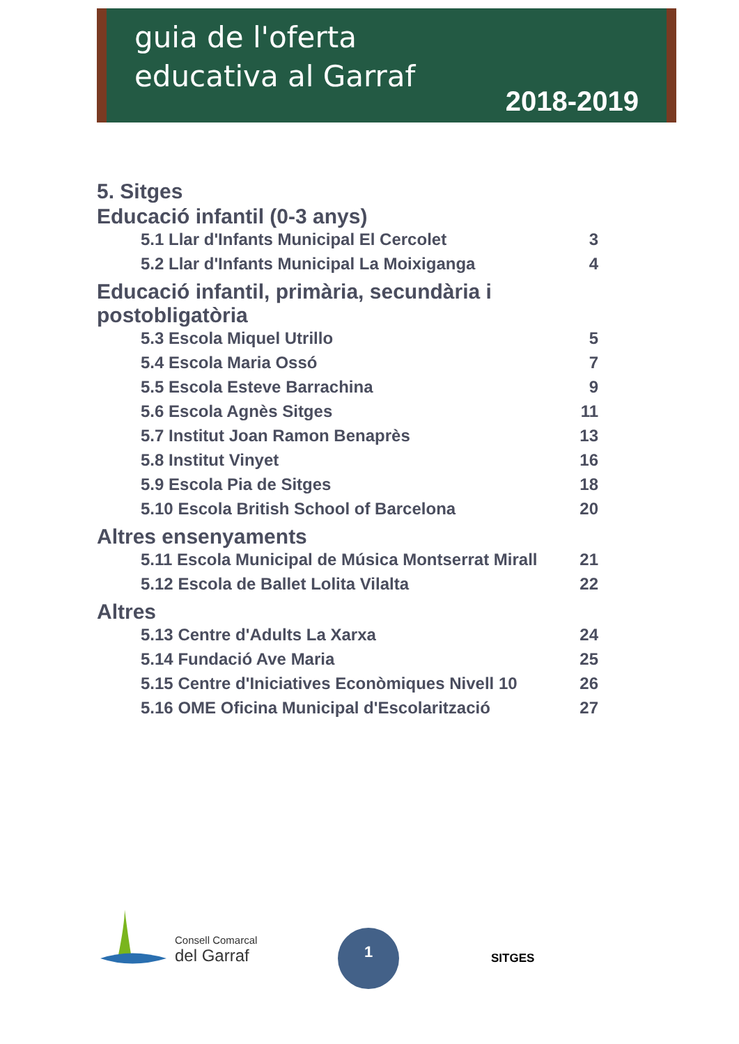guia de l'oferta
educativa al Garraf
2018-2019
5. Sitges
Educació infantil (0-3 anys)
5.1 Llar d'Infants Municipal El Cercolet 3
5.2 Llar d'Infants Municipal La Moixiganga 4
Educació infantil, primària, secundària i postobligatòria
5.3 Escola Miquel Utrillo 5
5.4 Escola Maria Ossó 7
5.5 Escola Esteve Barrachina 9
5.6 Escola Agnès Sitges 11
5.7 Institut Joan Ramon Benaprès 13
5.8 Institut Vinyet 16
5.9 Escola Pia de Sitges 18
5.10 Escola British School of Barcelona 20
Altres ensenyaments
5.11 Escola Municipal de Música Montserrat Mirall 21
5.12 Escola de Ballet Lolita Vilalta 22
Altres
5.13 Centre d'Adults La Xarxa 24
5.14 Fundació Ave Maria 25
5.15 Centre d'Iniciatives Econòmiques Nivell 10 26
5.16 OME Oficina Municipal d'Escolarització 27
Consell Comarcal
del Garraf
1
SITGES